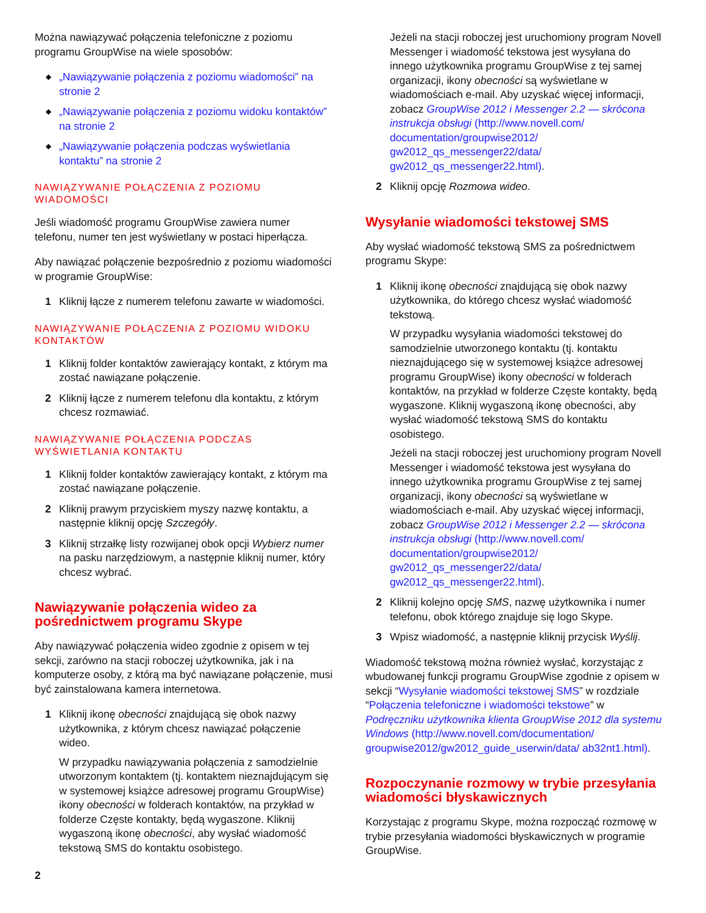Można nawiązywać połączenia telefoniczne z poziomu programu GroupWise na wiele sposobów:
◆ „Nawiązywanie połączenia z poziomu wiadomości” na stronie 2
◆ „Nawiązywanie połączenia z poziomu widoku kontaktów” na stronie 2
◆ „Nawiązywanie połączenia podczas wyświetlania kontaktu” na stronie 2
NAWIĄZYWANIE POŁĄCZENIA Z POZIOMU WIADOMOŚCI
Jeśli wiadomość programu GroupWise zawiera numer telefonu, numer ten jest wyświetlany w postaci hiperłącza.
Aby nawiązać połączenie bezpośrednio z poziomu wiadomości w programie GroupWise:
1 Kliknij łącze z numerem telefonu zawarte w wiadomości.
NAWIĄZYWANIE POŁĄCZENIA Z POZIOMU WIDOKU KONTAKTÓW
1 Kliknij folder kontaktów zawierający kontakt, z którym ma zostać nawiązane połączenie.
2 Kliknij łącze z numerem telefonu dla kontaktu, z którym chcesz rozmawiać.
NAWIĄZYWANIE POŁĄCZENIA PODCZAS WYŚWIETLANIA KONTAKTU
1 Kliknij folder kontaktów zawierający kontakt, z którym ma zostać nawiązane połączenie.
2 Kliknij prawym przyciskiem myszy nazwę kontaktu, a następnie kliknij opcję Szczegóły.
3 Kliknij strzałkę listy rozwijanej obok opcji Wybierz numer na pasku narzędziowym, a następnie kliknij numer, który chcesz wybrać.
Nawiązywanie połączenia wideo za pośrednictwem programu Skype
Aby nawiązywać połączenia wideo zgodnie z opisem w tej sekcji, zarówno na stacji roboczej użytkownika, jak i na komputerze osoby, z którą ma być nawiązane połączenie, musi być zainstalowana kamera internetowa.
1 Kliknij ikonę obecności znajdującą się obok nazwy użytkownika, z którym chcesz nawiązać połączenie wideo.
W przypadku nawiązywania połączenia z samodzielnie utworzonym kontaktem (tj. kontaktem nieznajdującym się w systemowej książce adresowej programu GroupWise) ikony obecności w folderach kontaktów, na przykład w folderze Częste kontakty, będą wygaszone. Kliknij wygaszoną ikonę obecności, aby wysłać wiadomość tekstową SMS do kontaktu osobistego.
2
Jeżeli na stacji roboczej jest uruchomiony program Novell Messenger i wiadomość tekstowa jest wysyłana do innego użytkownika programu GroupWise z tej samej organizacji, ikony obecności są wyświetlane w wiadomościach e-mail. Aby uzyskać więcej informacji, zobacz GroupWise 2012 i Messenger 2.2 — skrócona instrukcja obsługi (http://www.novell.com/ documentation/groupwise2012/ gw2012_qs_messenger22/data/ gw2012_qs_messenger22.html).
2 Kliknij opcję Rozmowa wideo.
Wysyłanie wiadomości tekstowej SMS
Aby wysłać wiadomość tekstową SMS za pośrednictwem programu Skype:
1 Kliknij ikonę obecności znajdującą się obok nazwy użytkownika, do którego chcesz wysłać wiadomość tekstową.
W przypadku wysyłania wiadomości tekstowej do samodzielnie utworzonego kontaktu (tj. kontaktu nieznajdującego się w systemowej książce adresowej programu GroupWise) ikony obecności w folderach kontaktów, na przykład w folderze Częste kontakty, będą wygaszone. Kliknij wygaszoną ikonę obecności, aby wysłać wiadomość tekstową SMS do kontaktu osobistego.
Jeżeli na stacji roboczej jest uruchomiony program Novell Messenger i wiadomość tekstowa jest wysyłana do innego użytkownika programu GroupWise z tej samej organizacji, ikony obecności są wyświetlane w wiadomościach e-mail. Aby uzyskać więcej informacji, zobacz GroupWise 2012 i Messenger 2.2 — skrócona instrukcja obsługi (http://www.novell.com/ documentation/groupwise2012/ gw2012_qs_messenger22/data/ gw2012_qs_messenger22.html).
2 Kliknij kolejno opcję SMS, nazwę użytkownika i numer telefonu, obok którego znajduje się logo Skype.
3 Wpisz wiadomość, a następnie kliknij przycisk Wyślij.
Wiadomość tekstową można również wysłać, korzystając z wbudowanej funkcji programu GroupWise zgodnie z opisem w sekcji “Wysyłanie wiadomości tekstowej SMS” w rozdziale “Połączenia telefoniczne i wiadomości tekstowe” w Podręczniku użytkownika klienta GroupWise 2012 dla systemu Windows (http://www.novell.com/documentation/ groupwise2012/gw2012_guide_userwin/data/ ab32nt1.html).
Rozpoczynanie rozmowy w trybie przesyłania wiadomości błyskawicznych
Korzystając z programu Skype, można rozpocząć rozmowę w trybie przesyłania wiadomości błyskawicznych w programie GroupWise.